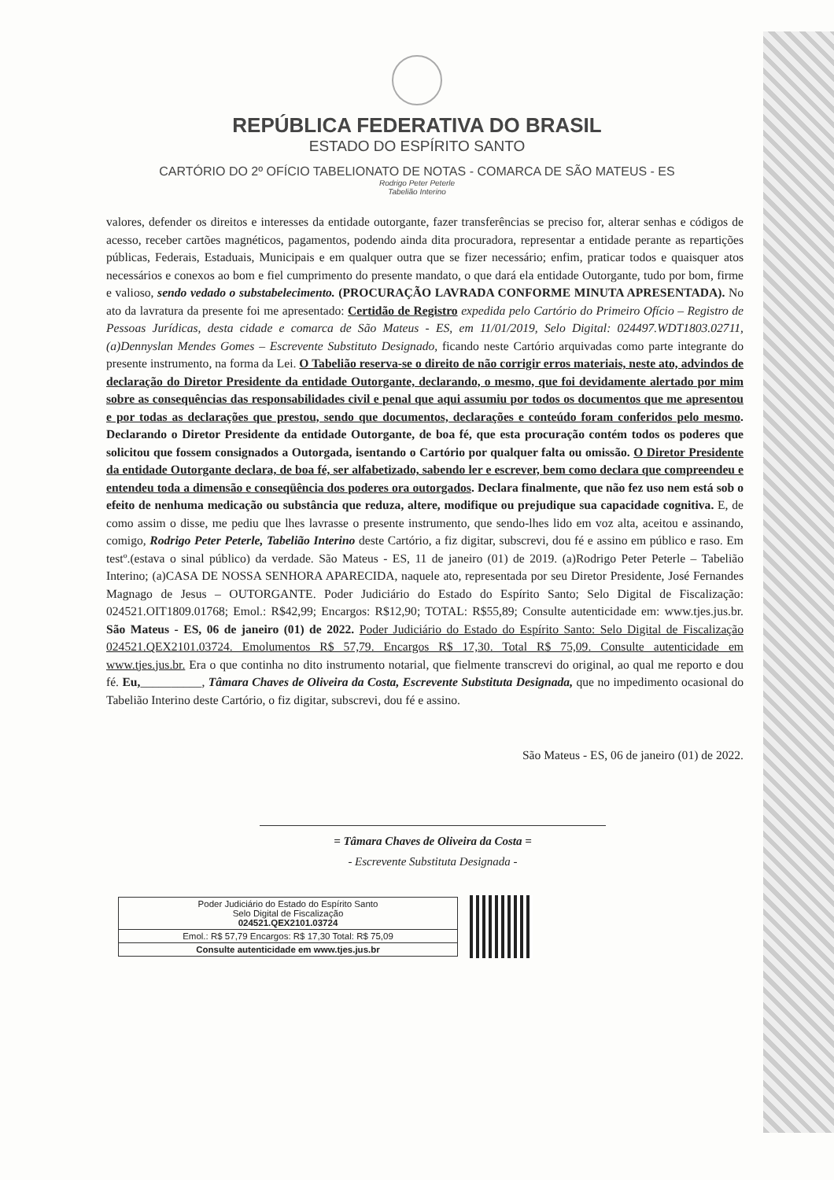REPÚBLICA FEDERATIVA DO BRASIL
ESTADO DO ESPÍRITO SANTO
CARTÓRIO DO 2º OFÍCIO TABELIONATO DE NOTAS - COMARCA DE SÃO MATEUS - ES
Rodrigo Peter Peterle
Tabelião Interino
valores, defender os direitos e interesses da entidade outorgante, fazer transferências se preciso for, alterar senhas e códigos de acesso, receber cartões magnéticos, pagamentos, podendo ainda dita procuradora, representar a entidade perante as repartições públicas, Federais, Estaduais, Municipais e em qualquer outra que se fizer necessário; enfim, praticar todos e quaisquer atos necessários e conexos ao bom e fiel cumprimento do presente mandato, o que dará ela entidade Outorgante, tudo por bom, firme e valioso, sendo vedado o substabelecimento. (PROCURAÇÃO LAVRADA CONFORME MINUTA APRESENTADA). No ato da lavratura da presente foi me apresentado: Certidão de Registro expedida pelo Cartório do Primeiro Ofício – Registro de Pessoas Jurídicas, desta cidade e comarca de São Mateus - ES, em 11/01/2019, Selo Digital: 024497.WDT1803.02711, (a)Dennyslan Mendes Gomes – Escrevente Substituto Designado, ficando neste Cartório arquivadas como parte integrante do presente instrumento, na forma da Lei. O Tabelião reserva-se o direito de não corrigir erros materiais, neste ato, advindos de declaração do Diretor Presidente da entidade Outorgante, declarando, o mesmo, que foi devidamente alertado por mim sobre as consequências das responsabilidades civil e penal que aqui assumiu por todos os documentos que me apresentou e por todas as declarações que prestou, sendo que documentos, declarações e conteúdo foram conferidos pelo mesmo. Declarando o Diretor Presidente da entidade Outorgante, de boa fé, que esta procuração contém todos os poderes que solicitou que fossem consignados a Outorgada, isentando o Cartório por qualquer falta ou omissão. O Diretor Presidente da entidade Outorgante declara, de boa fé, ser alfabetizado, sabendo ler e escrever, bem como declara que compreendeu e entendeu toda a dimensão e conseqüência dos poderes ora outorgados. Declara finalmente, que não fez uso nem está sob o efeito de nenhuma medicação ou substância que reduza, altere, modifique ou prejudique sua capacidade cognitiva. E, de como assim o disse, me pediu que lhes lavrasse o presente instrumento, que sendo-lhes lido em voz alta, aceitou e assinando, comigo, Rodrigo Peter Peterle, Tabelião Interino deste Cartório, a fiz digitar, subscrevi, dou fé e assino em público e raso. Em testº.(estava o sinal público) da verdade. São Mateus - ES, 11 de janeiro (01) de 2019. (a)Rodrigo Peter Peterle – Tabelião Interino; (a)CASA DE NOSSA SENHORA APARECIDA, naquele ato, representada por seu Diretor Presidente, José Fernandes Magnago de Jesus – OUTORGANTE. Poder Judiciário do Estado do Espírito Santo; Selo Digital de Fiscalização: 024521.OIT1809.01768; Emol.: R$42,99; Encargos: R$12,90; TOTAL: R$55,89; Consulte autenticidade em: www.tjes.jus.br. São Mateus - ES, 06 de janeiro (01) de 2022. Poder Judiciário do Estado do Espírito Santo: Selo Digital de Fiscalização 024521.QEX2101.03724. Emolumentos R$ 57,79. Encargos R$ 17,30. Total R$ 75,09. Consulte autenticidade em www.tjes.jus.br. Era o que continha no dito instrumento notarial, que fielmente transcrevi do original, ao qual me reporto e dou fé. Eu,__________, Tâmara Chaves de Oliveira da Costa, Escrevente Substituta Designada, que no impedimento ocasional do Tabelião Interino deste Cartório, o fiz digitar, subscrevi, dou fé e assino.
São Mateus - ES, 06 de janeiro (01) de 2022.
= Tâmara Chaves de Oliveira da Costa =
- Escrevente Substituta Designada -
Poder Judiciário do Estado do Espírito Santo
Selo Digital de Fiscalização
024521.QEX2101.03724
Emol.: R$ 57,79 Encargos: R$ 17,30 Total: R$ 75,09
Consulte autenticidade em www.tjes.jus.br